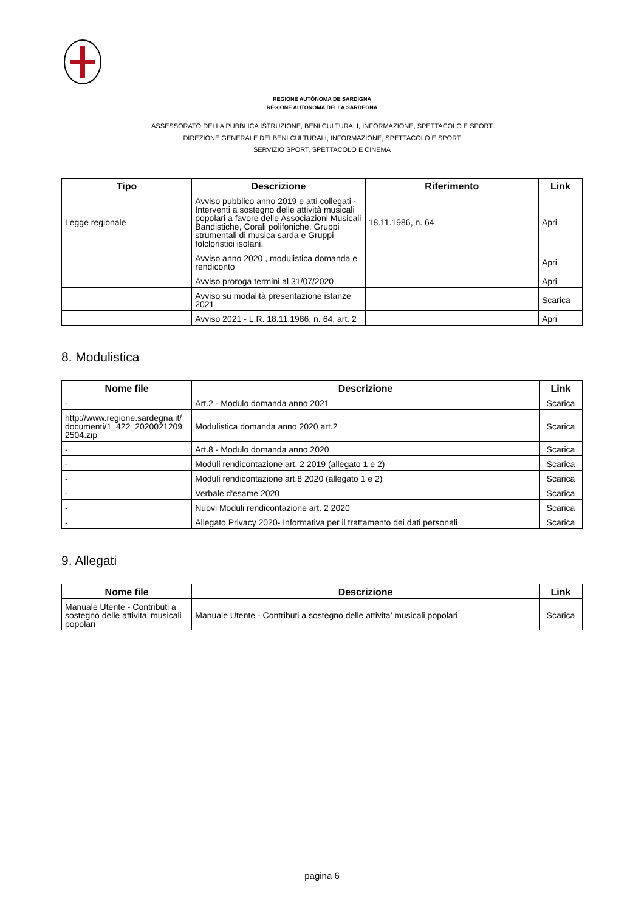REGIONE AUTÒNOMA DE SARDIGNA
REGIONE AUTONOMA DELLA SARDEGNA
ASSESSORATO DELLA PUBBLICA ISTRUZIONE, BENI CULTURALI, INFORMAZIONE, SPETTACOLO E SPORT
DIREZIONE GENERALE DEI BENI CULTURALI, INFORMAZIONE, SPETTACOLO E SPORT
SERVIZIO SPORT, SPETTACOLO E CINEMA
| Tipo | Descrizione | Riferimento | Link |
| --- | --- | --- | --- |
| Legge regionale | Avviso pubblico anno 2019 e atti collegati - Interventi a sostegno delle attività musicali popolari a favore delle Associazioni Musicali Bandistiche, Corali polifoniche, Gruppi strumentali di musica sarda e Gruppi folcloristici isolani. | 18.11.1986, n. 64 | Apri |
| | Avviso anno 2020 , modulistica domanda e rendiconto | | Apri |
| | Avviso proroga termini al 31/07/2020 | | Apri |
| | Avviso su modalità presentazione istanze 2021 | | Scarica |
| | Avviso 2021 - L.R. 18.11.1986, n. 64, art. 2 | | Apri |
8. Modulistica
| Nome file | Descrizione | Link |
| --- | --- | --- |
| - | Art.2 - Modulo domanda anno 2021 | Scarica |
| http://www.regione.sardegna.it/ documenti/1_422_2020021209 2504.zip | Modulistica domanda anno 2020 art.2 | Scarica |
| - | Art.8 - Modulo domanda anno 2020 | Scarica |
| - | Moduli rendicontazione art. 2 2019 (allegato 1 e 2) | Scarica |
| - | Moduli rendicontazione art.8 2020 (allegato 1 e 2) | Scarica |
| - | Verbale d'esame 2020 | Scarica |
| - | Nuovi Moduli rendicontazione art. 2 2020 | Scarica |
| - | Allegato Privacy 2020- Informativa per il trattamento dei dati personali | Scarica |
9. Allegati
| Nome file | Descrizione | Link |
| --- | --- | --- |
| Manuale Utente - Contributi a sostegno delle attivita’ musicali popolari | Manuale Utente - Contributi a sostegno delle attivita’ musicali popolari | Scarica |
pagina 6